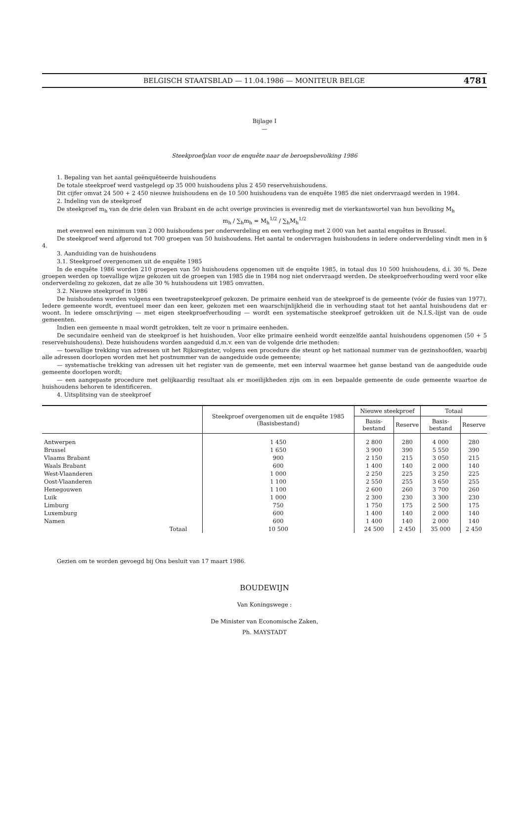BELGISCH STAATSBLAD — 11.04.1986 — MONITEUR BELGE 4781
Bijlage I
—
Steekproefplan voor de enquête naar de beroepsbevolking 1986
1. Bepaling van het aantal geënquêteerde huishoudens
De totale steekproef werd vastgelegd op 35 000 huishoudens plus 2 450 reservehuishoudens.
Dit cijfer omvat 24 500 + 2 450 nieuwe huishoudens en de 10 500 huishoudens van de enquête 1985 die niet ondervraagd werden in 1984.
2. Indeling van de steekproef
De steekproef m<sub>h</sub> van de drie delen van Brabant en de acht overige provincies is evenredig met de vierkantswortel van hun bevolking M<sub>h</sub>
m<sub>h</sub> / ∑<sub>h</sub>m<sub>h</sub> = M<sub>h</sub><sup>1/2</sup> / ∑<sub>h</sub>M<sub>h</sub><sup>1/2</sup>
met evenwel een minimum van 2 000 huishoudens per onderverdeling en een verhoging met 2 000 van het aantal enquêtes in Brussel.
De steekproef werd afgerond tot 700 groepen van 50 huishoudens. Het aantal te ondervragen huishoudens in iedere onderverdeling vindt men in § 4.
3. Aanduiding van de huishoudens
3.1. Steekproef overgenomen uit de enquête 1985
In de enquête 1986 worden 210 groepen van 50 huishoudens opgenomen uit de enquête 1985, in totaal dus 10 500 huishoudens, d.i. 30 %. Deze groepen werden op toevallige wijze gekozen uit de groepen van 1985 die in 1984 nog niet ondervraagd werden. De steekproefverhouding werd voor elke onderverdeling zo gekozen, dat ze alle 30 % huishoudens uit 1985 omvatten.
3.2. Nieuwe steekproef in 1986
De huishoudens werden volgens een tweetrapsteekproef gekozen. De primaire eenheid van de steekproef is de gemeente (vóór de fusies van 1977). Iedere gemeente wordt, eventueel meer dan een keer, gekozen met een waarschijnlijkheid die in verhouding staat tot het aantal huishoudens dat er woont. In iedere omschrijving — met eigen steekproefverhouding — wordt een systematische steekproef getrokken uit de N.I.S.-lijst van de oude gemeenten.
Indien een gemeente n maal wordt getrokken, telt ze voor n primaire eenheden.
De secundaire eenheid van de steekproef is het huishouden. Voor elke primaire eenheid wordt eenzelfde aantal huishoudens opgenomen (50 + 5 reservehuishoudens). Deze huishoudens worden aangeduid d.m.v. een van de volgende drie methoden:
— toevallige trekking van adressen uit het Rijksregister, volgens een procedure die steunt op het nationaal nummer van de gezinshoofden, waarbij alle adressen doorlopen worden met het postnummer van de aangeduide oude gemeente;
— systematische trekking van adressen uit het register van de gemeente, met een interval waarmee het ganse bestand van de aangeduide oude gemeente doorlopen wordt;
— een aangepaste procedure met gelijkaardig resultaat als er moeilijkheden zijn om in een bepaalde gemeente de oude gemeente waartoe de huishoudens behoren te identificeren.
4. Uitsplitsing van de steekproef
| | Steekproef overgenomen uit de enquête 1985 (Basisbestand) | Nieuwe steekproef | | Totaal | |
| --- | --- | --- | --- | --- | --- |
| | | Basis-bestand | Reserve | Basis-bestand | Reserve |
| Antwerpen | 1 450 | 2 800 | 280 | 4 000 | 280 |
| Brussel | 1 650 | 3 900 | 390 | 5 550 | 390 |
| Vlaams Brabant | 900 | 2 150 | 215 | 3 050 | 215 |
| Waals Brabant | 600 | 1 400 | 140 | 2 000 | 140 |
| West-Vlaanderen | 1 000 | 2 250 | 225 | 3 250 | 225 |
| Oost-Vlaanderen | 1 100 | 2 550 | 255 | 3 650 | 255 |
| Henegouwen | 1 100 | 2 600 | 260 | 3 700 | 260 |
| Luik | 1 000 | 2 300 | 230 | 3 300 | 230 |
| Limburg | 750 | 1 750 | 175 | 2 500 | 175 |
| Luxemburg | 600 | 1 400 | 140 | 2 000 | 140 |
| Namen | 600 | 1 400 | 140 | 2 000 | 140 |
| Totaal | 10 500 | 24 500 | 2 450 | 35 000 | 2 450 |
Gezien om te worden gevoegd bij Ons besluit van 17 maart 1986.
BOUDEWIJN
Van Koningswege :
De Minister van Economische Zaken,
Ph. MAYSTADT